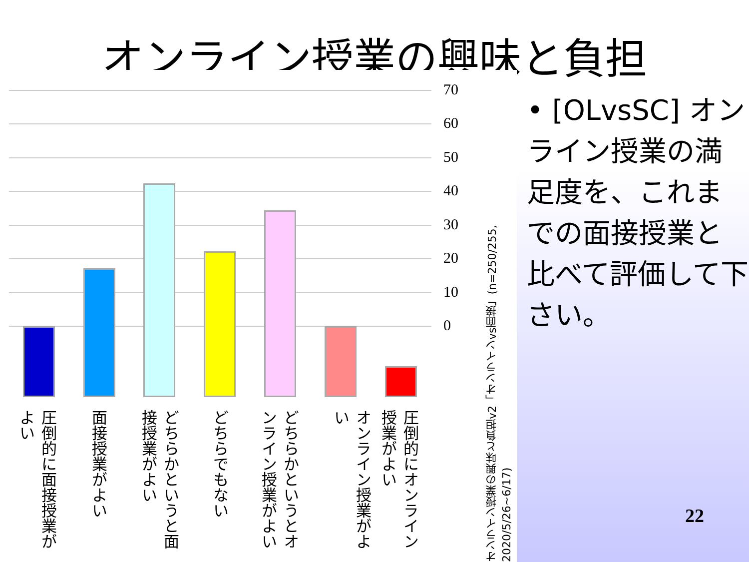オンライン授業の興味と負担
70
60
50
40
30
20
10
0
圧倒的に面接授業がよい
面接授業がよい
どちらかというと面接授業がよい
どちらでもない
どちらかというとオンライン授業がよい
オンライン授業がよい
圧倒的にオンライン授業がよい
オンライン授業の興味と負担v2「オンラインvs面接」(n=250/255, 2020/5/26~6/17)
• [OLvsSC] オンライン授業の満足度を、これまでの面接授業と比べて評価して下さい。
22